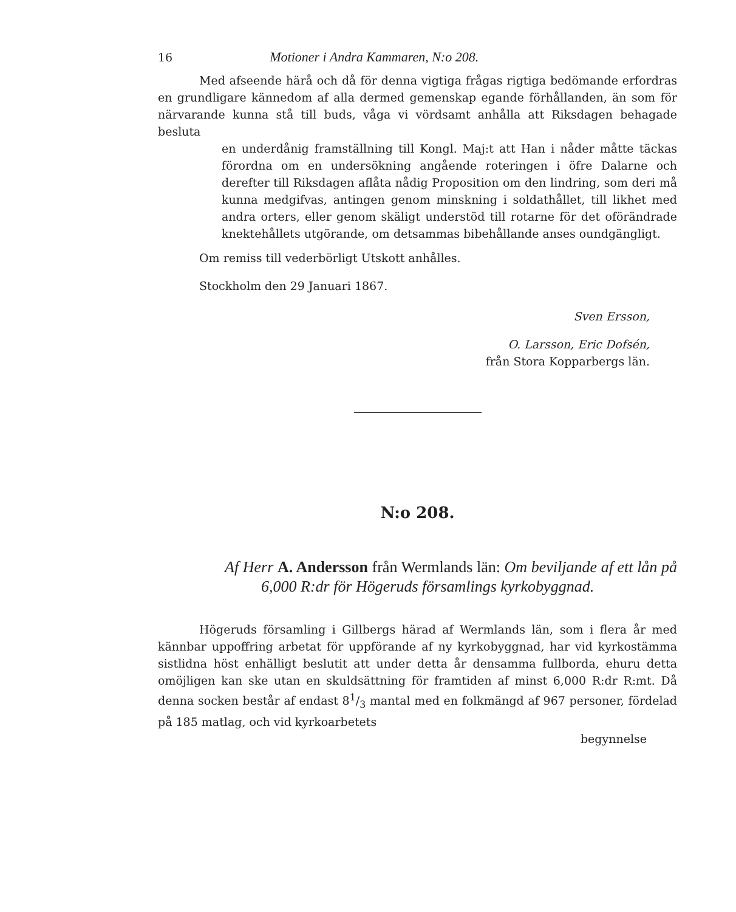16 Motioner i Andra Kammaren, N:o 208.
Med afseende härå och då för denna vigtiga frågas rigtiga bedömande erfordras en grundligare kännedom af alla dermed gemenskap egande förhållanden, än som för närvarande kunna stå till buds, våga vi vördsamt anhålla att Riksdagen behagade besluta
en underdånig framställning till Kongl. Maj:t att Han i nåder måtte täckas förordna om en undersökning angående roteringen i öfre Dalarne och derefter till Riksdagen aflåta nådig Proposition om den lindring, som deri må kunna medgifvas, antingen genom minskning i soldathållet, till likhet med andra orters, eller genom skäligt understöd till rotarne för det oförändrade knektehållets utgörande, om detsammas bibehållande anses oundgängligt.
Om remiss till vederbörligt Utskott anhålles.
Stockholm den 29 Januari 1867.
Sven Ersson,
O. Larsson, Eric Dofsén,
från Stora Kopparbergs län.
N:o 208.
Af Herr A. Andersson från Wermlands län: Om beviljande af ett lån på 6,000 R:dr för Högeruds församlings kyrkobyggnad.
Högeruds församling i Gillbergs härad af Wermlands län, som i flera år med kännbar uppoffring arbetat för uppförande af ny kyrkobyggnad, har vid kyrkostämma sistlidna höst enhälligt beslutit att under detta år densamma fullborda, ehuru detta omöjligen kan ske utan en skuldsättning för framtiden af minst 6,000 R:dr R:mt. Då denna socken består af endast 81/3 mantal med en folkmängd af 967 personer, fördelad på 185 matlag, och vid kyrkoarbetets
begynnelse